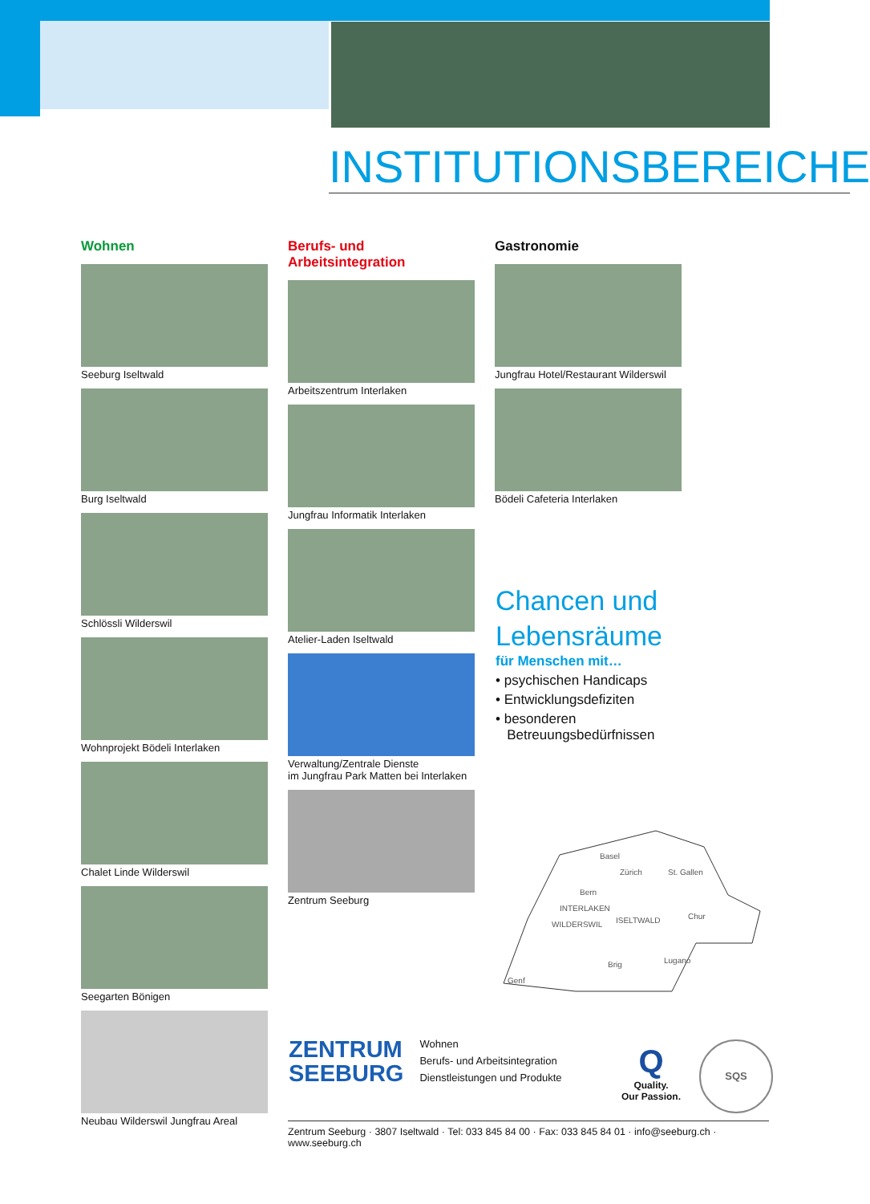INSTITUTIONSBEREICHE
Wohnen
Seeburg Iseltwald
Burg Iseltwald
Schlössli Wilderswil
Wohnprojekt Bödeli Interlaken
Chalet Linde Wilderswil
Seegarten Bönigen
Neubau Wilderswil Jungfrau Areal
Berufs- und Arbeitsintegration
Arbeitszentrum Interlaken
Jungfrau Informatik Interlaken
Atelier-Laden Iseltwald
Verwaltung/Zentrale Dienste
im Jungfrau Park Matten bei Interlaken
Zentrum Seeburg
Gastronomie
Jungfrau Hotel/Restaurant Wilderswil
Bödeli Cafeteria Interlaken
Chancen und
Lebensräume
für Menschen mit…
• psychischen Handicaps
• Entwicklungsdefiziten
• besonderen
Betreuungsbedürfnissen
Basel
Zürich
St. Gallen
Bern
INTERLAKEN
ISELTWALD
WILDERSWIL
Chur
Brig
Lugano
Genf
ZENTRUM
SEEBURG
Wohnen
Berufs- und Arbeitsintegration
Dienstleistungen und Produkte
Q
Quality.
Our Passion.
SQS
Zentrum Seeburg · 3807 Iseltwald · Tel: 033 845 84 00 · Fax: 033 845 84 01 · info@seeburg.ch · www.seeburg.ch